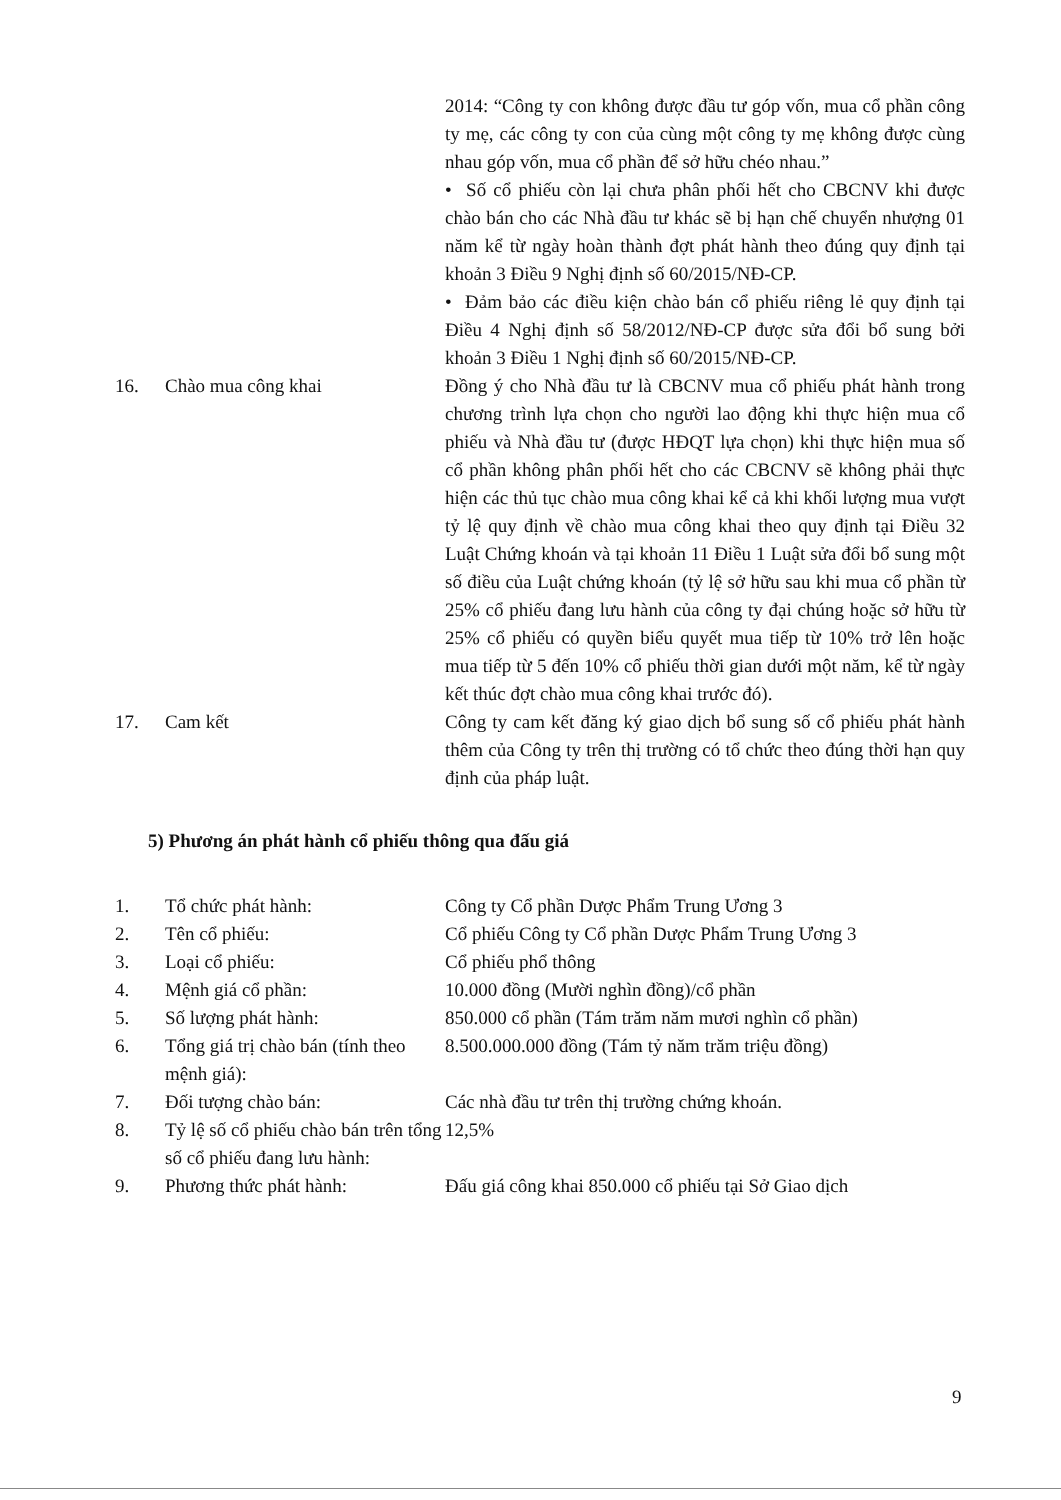| | | 2014: “Công ty con không được đầu tư góp vốn, mua cổ phần công ty mẹ, các công ty con của cùng một công ty mẹ không được cùng nhau góp vốn, mua cổ phần để sở hữu chéo nhau.” • Số cổ phiếu còn lại chưa phân phối hết cho CBCNV khi được chào bán cho các Nhà đầu tư khác sẽ bị hạn chế chuyển nhượng 01 năm kể từ ngày hoàn thành đợt phát hành theo đúng quy định tại khoản 3 Điều 9 Nghị định số 60/2015/NĐ-CP. • Đảm bảo các điều kiện chào bán cổ phiếu riêng lẻ quy định tại Điều 4 Nghị định số 58/2012/NĐ-CP được sửa đổi bổ sung bởi khoản 3 Điều 1 Nghị định số 60/2015/NĐ-CP. |
| 16. | Chào mua công khai | Đồng ý cho Nhà đầu tư là CBCNV mua cổ phiếu phát hành trong chương trình lựa chọn cho người lao động khi thực hiện mua cổ phiếu và Nhà đầu tư (được HĐQT lựa chọn) khi thực hiện mua số cổ phần không phân phối hết cho các CBCNV sẽ không phải thực hiện các thủ tục chào mua công khai kể cả khi khối lượng mua vượt tỷ lệ quy định về chào mua công khai theo quy định tại Điều 32 Luật Chứng khoán và tại khoản 11 Điều 1 Luật sửa đổi bổ sung một số điều của Luật chứng khoán (tỷ lệ sở hữu sau khi mua cổ phần từ 25% cổ phiếu đang lưu hành của công ty đại chúng hoặc sở hữu từ 25% cổ phiếu có quyền biểu quyết mua tiếp từ 10% trở lên hoặc mua tiếp từ 5 đến 10% cổ phiếu thời gian dưới một năm, kể từ ngày kết thúc đợt chào mua công khai trước đó). |
| 17. | Cam kết | Công ty cam kết đăng ký giao dịch bổ sung số cổ phiếu phát hành thêm của Công ty trên thị trường có tổ chức theo đúng thời hạn quy định của pháp luật. |
5) Phương án phát hành cổ phiếu thông qua đấu giá
| 1. | Tổ chức phát hành: | Công ty Cổ phần Dược Phẩm Trung Ương 3 |
| 2. | Tên cổ phiếu: | Cổ phiếu Công ty Cổ phần Dược Phẩm Trung Ương 3 |
| 3. | Loại cổ phiếu: | Cổ phiếu phổ thông |
| 4. | Mệnh giá cổ phần: | 10.000 đồng (Mười nghìn đồng)/cổ phần |
| 5. | Số lượng phát hành: | 850.000 cổ phần (Tám trăm năm mươi nghìn cổ phần) |
| 6. | Tổng giá trị chào bán (tính theo mệnh giá): | 8.500.000.000 đồng (Tám tỷ năm trăm triệu đồng) |
| 7. | Đối tượng chào bán: | Các nhà đầu tư trên thị trường chứng khoán. |
| 8. | Tỷ lệ số cổ phiếu chào bán trên tổng số cổ phiếu đang lưu hành: | 12,5% |
| 9. | Phương thức phát hành: | Đấu giá công khai 850.000 cổ phiếu tại Sở Giao dịch |
9